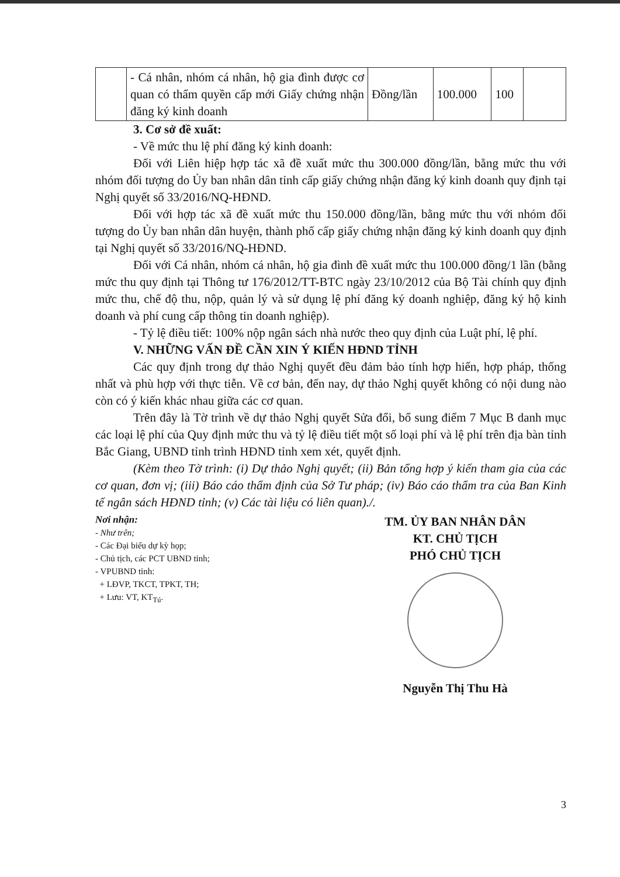| | - Cá nhân, nhóm cá nhân, hộ gia đình được cơ quan có thẩm quyền cấp mới Giấy chứng nhận đăng ký kinh doanh | Đồng/lần | 100.000 | 100 | |
3. Cơ sở đề xuất:
- Về mức thu lệ phí đăng ký kinh doanh:
Đối với Liên hiệp hợp tác xã đề xuất mức thu 300.000 đồng/lần, bằng mức thu với nhóm đối tượng do Ủy ban nhân dân tỉnh cấp giấy chứng nhận đăng ký kinh doanh quy định tại Nghị quyết số 33/2016/NQ-HĐND.
Đối với hợp tác xã đề xuất mức thu 150.000 đồng/lần, bằng mức thu với nhóm đối tượng do Ủy ban nhân dân huyện, thành phố cấp giấy chứng nhận đăng ký kinh doanh quy định tại Nghị quyết số 33/2016/NQ-HĐND.
Đối với Cá nhân, nhóm cá nhân, hộ gia đình đề xuất mức thu 100.000 đồng/1 lần (bằng mức thu quy định tại Thông tư 176/2012/TT-BTC ngày 23/10/2012 của Bộ Tài chính quy định mức thu, chế độ thu, nộp, quản lý và sử dụng lệ phí đăng ký doanh nghiệp, đăng ký hộ kinh doanh và phí cung cấp thông tin doanh nghiệp).
- Tỷ lệ điều tiết: 100% nộp ngân sách nhà nước theo quy định của Luật phí, lệ phí.
V. NHỮNG VẤN ĐỀ CẦN XIN Ý KIẾN HĐND TỈNH
Các quy định trong dự thảo Nghị quyết đều đảm bảo tính hợp hiến, hợp pháp, thống nhất và phù hợp với thực tiễn. Về cơ bản, đến nay, dự thảo Nghị quyết không có nội dung nào còn có ý kiến khác nhau giữa các cơ quan.
Trên đây là Tờ trình về dự thảo Nghị quyết Sửa đổi, bổ sung điểm 7 Mục B danh mục các loại lệ phí của Quy định mức thu và tỷ lệ điều tiết một số loại phí và lệ phí trên địa bàn tỉnh Bắc Giang, UBND tỉnh trình HĐND tỉnh xem xét, quyết định.
(Kèm theo Tờ trình: (i) Dự thảo Nghị quyết; (ii) Bản tổng hợp ý kiến tham gia của các cơ quan, đơn vị; (iii) Báo cáo thẩm định của Sở Tư pháp; (iv) Báo cáo thẩm tra của Ban Kinh tế ngân sách HĐND tỉnh; (v) Các tài liệu có liên quan)./.
Nơi nhận:
- Như trên;
- Các Đại biểu dự kỳ họp;
- Chủ tịch, các PCT UBND tỉnh;
- VPUBND tỉnh:
+ LĐVP, TKCT, TPKT, TH;
+ Lưu: VT, KT<sub>Tú</sub>.
TM. ỦY BAN NHÂN DÂN
KT. CHỦ TỊCH
PHÓ CHỦ TỊCH
Nguyễn Thị Thu Hà
3